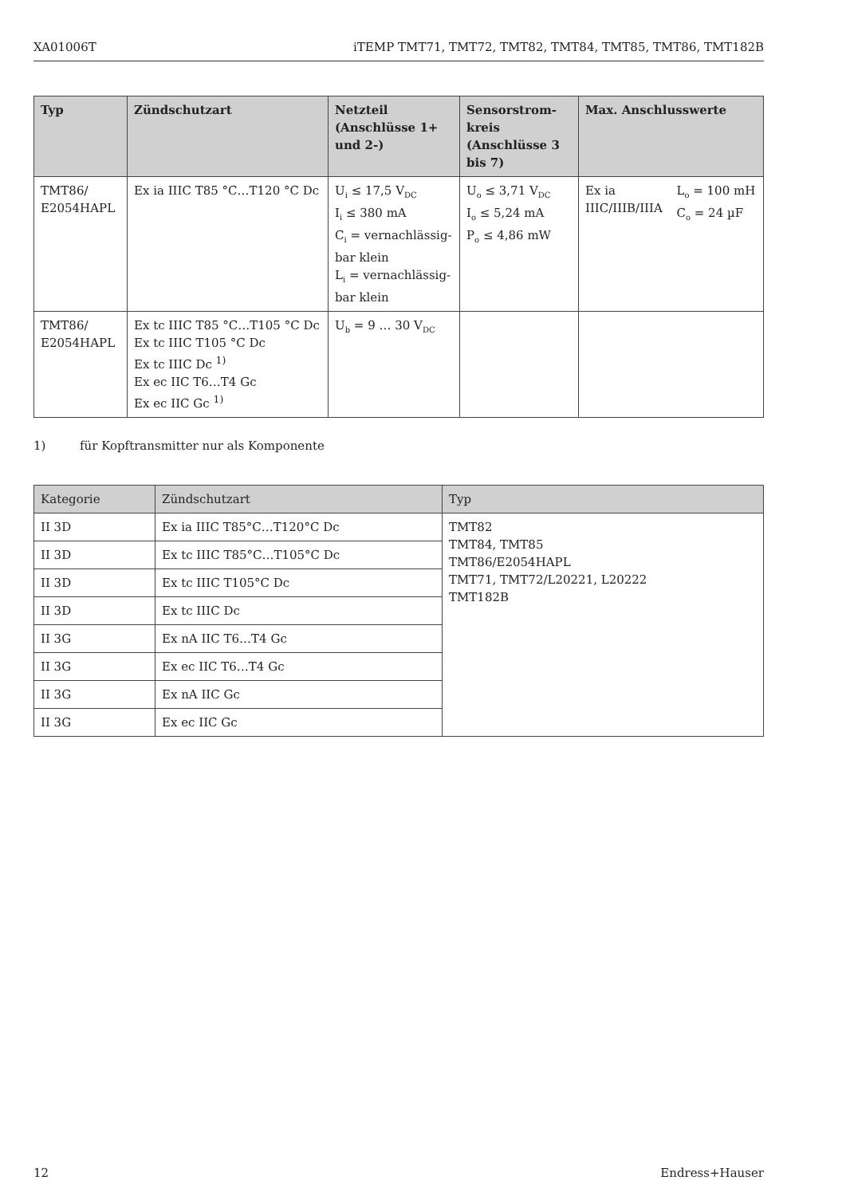XA01006T iTEMP TMT71, TMT72, TMT82, TMT84, TMT85, TMT86, TMT182B
| Typ | Zündschutzart | Netzteil (Anschlüsse 1+ und 2-) | Sensorstrom-kreis (Anschlüsse 3 bis 7) | Max. Anschlusswerte | |
| --- | --- | --- | --- | --- | --- |
| TMT86/ E2054HAPL | Ex ia IIIC T85 °C…T120 °C Dc | U<sub>i</sub> ≤ 17,5 V<sub>DC</sub> I<sub>i</sub> ≤ 380 mA C<sub>i</sub> = vernachlässig-bar klein L<sub>i</sub> = vernachlässig-bar klein | U<sub>o</sub> ≤ 3,71 V<sub>DC</sub> I<sub>o</sub> ≤ 5,24 mA P<sub>o</sub> ≤ 4,86 mW | Ex ia IIIC/IIIB/IIIA | L<sub>o</sub> = 100 mH C<sub>o</sub> = 24 µF |
| TMT86/ E2054HAPL | Ex tc IIIC T85 °C…T105 °C Dc Ex tc IIIC T105 °C Dc Ex tc IIIC Dc <sup>1)</sup> Ex ec IIC T6…T4 Gc Ex ec IIC Gc <sup>1)</sup> | U<sub>b</sub> = 9 … 30 V<sub>DC</sub> | | | |
1) für Kopftransmitter nur als Komponente
| Kategorie | Zündschutzart | Typ |
| --- | --- | --- |
| II 3D | Ex ia IIIC T85°C…T120°C Dc | TMT82 TMT84, TMT85 TMT86/E2054HAPL TMT71, TMT72/L20221, L20222 TMT182B |
| II 3D | Ex tc IIIC T85°C…T105°C Dc | |
| II 3D | Ex tc IIIC T105°C Dc | |
| II 3D | Ex tc IIIC Dc | |
| II 3G | Ex nA IIC T6…T4 Gc | |
| II 3G | Ex ec IIC T6…T4 Gc | |
| II 3G | Ex nA IIC Gc | |
| II 3G | Ex ec IIC Gc | |
12 Endress+Hauser